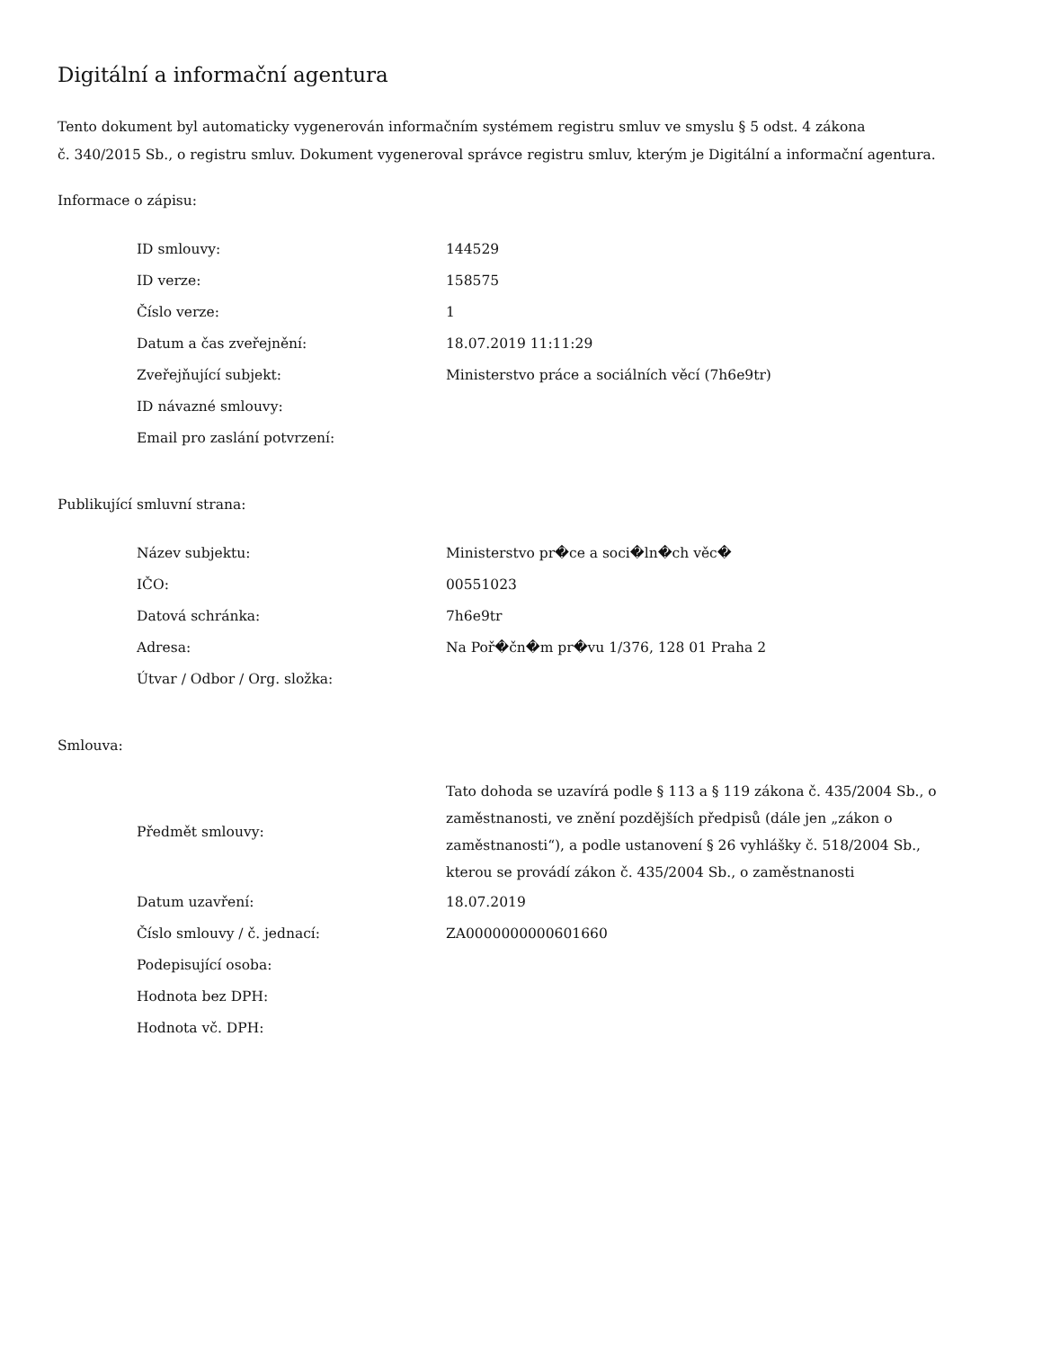Digitální a informační agentura
Tento dokument byl automaticky vygenerován informačním systémem registru smluv ve smyslu § 5 odst. 4 zákona
č. 340/2015 Sb., o registru smluv. Dokument vygeneroval správce registru smluv, kterým je Digitální a informační agentura.
Informace o zápisu:
| ID smlouvy: | 144529 |
| ID verze: | 158575 |
| Číslo verze: | 1 |
| Datum a čas zveřejnění: | 18.07.2019 11:11:29 |
| Zveřejňující subjekt: | Ministerstvo práce a sociálních věcí (7h6e9tr) |
| ID návazné smlouvy: | |
| Email pro zaslání potvrzení: | |
Publikující smluvní strana:
| Název subjektu: | Ministerstvo pr�ce a soci�ln�ch věc� |
| IČO: | 00551023 |
| Datová schránka: | 7h6e9tr |
| Adresa: | Na Poř�čn�m pr�vu 1/376, 128 01 Praha 2 |
| Útvar / Odbor / Org. složka: | |
Smlouva:
| Předmět smlouvy: | Tato dohoda se uzavírá podle § 113 a § 119 zákona č. 435/2004 Sb., o zaměstnanosti, ve znění pozdějších předpisů (dále jen „zákon o zaměstnanosti“), a podle ustanovení § 26 vyhlášky č. 518/2004 Sb., kterou se provádí zákon č. 435/2004 Sb., o zaměstnanosti |
| Datum uzavření: | 18.07.2019 |
| Číslo smlouvy / č. jednací: | ZA0000000000601660 |
| Podepisující osoba: | |
| Hodnota bez DPH: | |
| Hodnota vč. DPH: | |